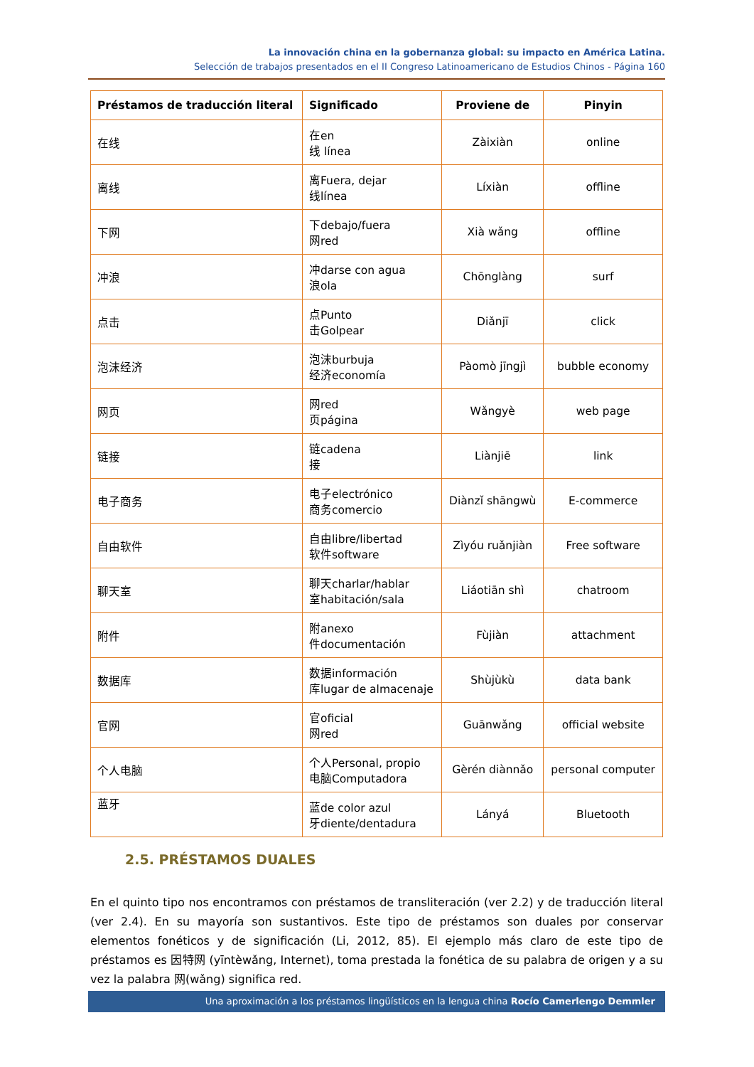La innovación china en la gobernanza global: su impacto en América Latina.
Selección de trabajos presentados en el II Congreso Latinoamericano de Estudios Chinos - Página 160
| Préstamos de traducción literal | Significado | Proviene de | Pinyin |
| --- | --- | --- | --- |
| 在线 | 在en 线 línea | Zàixiàn | online |
| 离线 | 离Fuera, dejar 线línea | Líxiàn | offline |
| 下网 | 下debajo/fuera 网red | Xià wǎng | offline |
| 冲浪 | 冲darse con agua 浪ola | Chōnglàng | surf |
| 点击 | 点Punto 击Golpear | Diǎnjī | click |
| 泡沫经济 | 泡沫burbuja 经济economía | Pàomò jīngjì | bubble economy |
| 网页 | 网red 页página | Wǎngyè | web page |
| 链接 | 链cadena 接 | Liànjiē | link |
| 电子商务 | 电子electrónico 商务comercio | Diànzǐ shāngwù | E-commerce |
| 自由软件 | 自由libre/libertad 软件software | Zìyóu ruǎnjiàn | Free software |
| 聊天室 | 聊天charlar/hablar 室habitación/sala | Liáotiān shì | chatroom |
| 附件 | 附anexo 件documentación | Fùjiàn | attachment |
| 数据库 | 数据información 库lugar de almacenaje | Shùjùkù | data bank |
| 官网 | 官oficial 网red | Guānwǎng | official website |
| 个人电脑 | 个人Personal, propio 电脑Computadora | Gèrén diànnǎo | personal computer |
| 蓝牙 | 蓝de color azul 牙diente/dentadura | Lányá | Bluetooth |
2.5. PRÉSTAMOS DUALES
En el quinto tipo nos encontramos con préstamos de transliteración (ver 2.2) y de traducción literal (ver 2.4). En su mayoría son sustantivos. Este tipo de préstamos son duales por conservar elementos fonéticos y de significación (Li, 2012, 85). El ejemplo más claro de este tipo de préstamos es 因特网 (yīntèwǎng, Internet), toma prestada la fonética de su palabra de origen y a su vez la palabra 网(wǎng) significa red.
Una aproximación a los préstamos lingüísticos en la lengua china Rocío Camerlengo Demmler